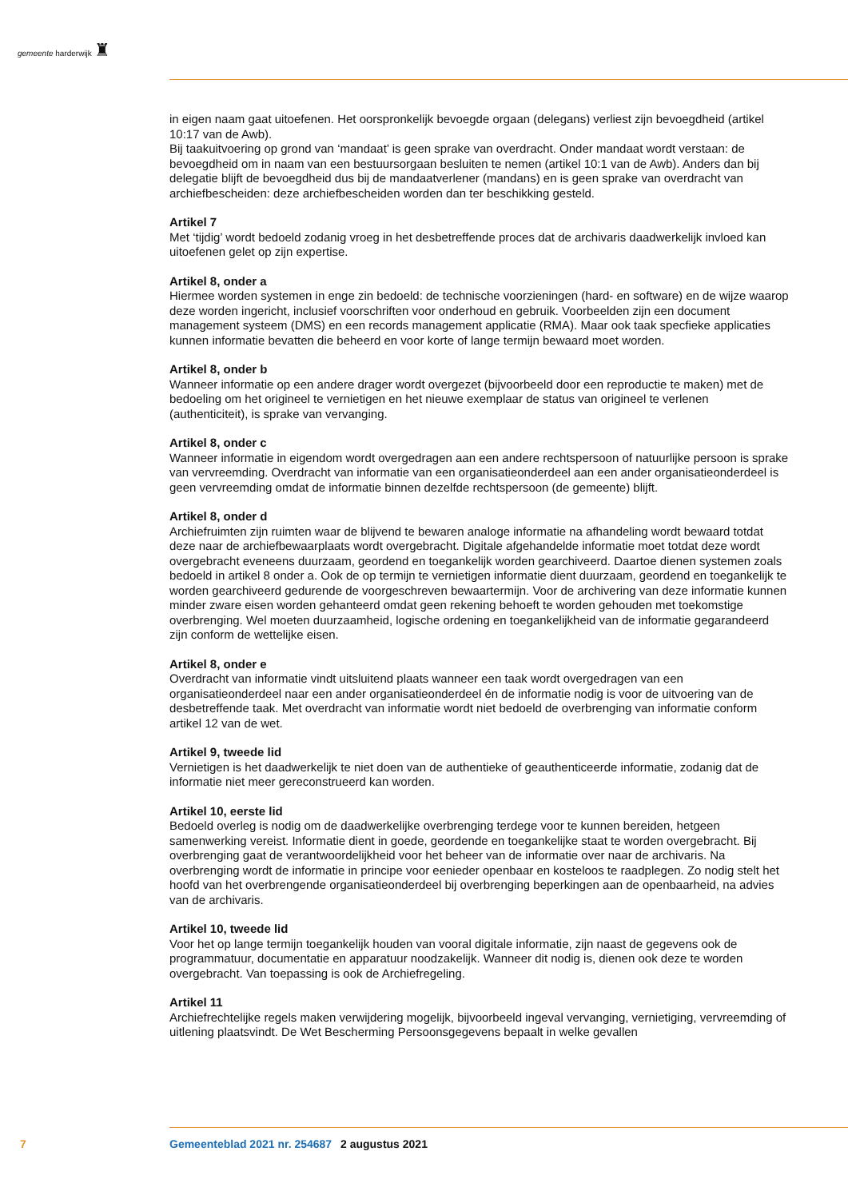gemeente harderwijk ♜
in eigen naam gaat uitoefenen. Het oorspronkelijk bevoegde orgaan (delegans) verliest zijn bevoegdheid (artikel 10:17 van de Awb).
Bij taakuitvoering op grond van ‘mandaat’ is geen sprake van overdracht. Onder mandaat wordt verstaan: de bevoegdheid om in naam van een bestuursorgaan besluiten te nemen (artikel 10:1 van de Awb). Anders dan bij delegatie blijft de bevoegdheid dus bij de mandaatverlener (mandans) en is geen sprake van overdracht van archiefbescheiden: deze archiefbescheiden worden dan ter beschikking gesteld.
Artikel 7
Met ‘tijdig’ wordt bedoeld zodanig vroeg in het desbetreffende proces dat de archivaris daadwerkelijk invloed kan uitoefenen gelet op zijn expertise.
Artikel 8, onder a
Hiermee worden systemen in enge zin bedoeld: de technische voorzieningen (hard- en software) en de wijze waarop deze worden ingericht, inclusief voorschriften voor onderhoud en gebruik. Voorbeelden zijn een document management systeem (DMS) en een records management applicatie (RMA). Maar ook taak specfieke applicaties kunnen informatie bevatten die beheerd en voor korte of lange termijn bewaard moet worden.
Artikel 8, onder b
Wanneer informatie op een andere drager wordt overgezet (bijvoorbeeld door een reproductie te maken) met de bedoeling om het origineel te vernietigen en het nieuwe exemplaar de status van origineel te verlenen (authenticiteit), is sprake van vervanging.
Artikel 8, onder c
Wanneer informatie in eigendom wordt overgedragen aan een andere rechtspersoon of natuurlijke persoon is sprake van vervreemding. Overdracht van informatie van een organisatieonderdeel aan een ander organisatieonderdeel is geen vervreemding omdat de informatie binnen dezelfde rechtspersoon (de gemeente) blijft.
Artikel 8, onder d
Archiefruimten zijn ruimten waar de blijvend te bewaren analoge informatie na afhandeling wordt bewaard totdat deze naar de archiefbewaarplaats wordt overgebracht. Digitale afgehandelde informatie moet totdat deze wordt overgebracht eveneens duurzaam, geordend en toegankelijk worden gearchiveerd. Daartoe dienen systemen zoals bedoeld in artikel 8 onder a. Ook de op termijn te vernietigen informatie dient duurzaam, geordend en toegankelijk te worden gearchiveerd gedurende de voorgeschreven bewaartermijn. Voor de archivering van deze informatie kunnen minder zware eisen worden gehanteerd omdat geen rekening behoeft te worden gehouden met toekomstige overbrenging. Wel moeten duurzaamheid, logische ordening en toegankelijkheid van de informatie gegarandeerd zijn conform de wettelijke eisen.
Artikel 8, onder e
Overdracht van informatie vindt uitsluitend plaats wanneer een taak wordt overgedragen van een organisatieonderdeel naar een ander organisatieonderdeel én de informatie nodig is voor de uitvoering van de desbetreffende taak. Met overdracht van informatie wordt niet bedoeld de overbrenging van informatie conform artikel 12 van de wet.
Artikel 9, tweede lid
Vernietigen is het daadwerkelijk te niet doen van de authentieke of geauthenticeerde informatie, zodanig dat de informatie niet meer gereconstrueerd kan worden.
Artikel 10, eerste lid
Bedoeld overleg is nodig om de daadwerkelijke overbrenging terdege voor te kunnen bereiden, hetgeen samenwerking vereist. Informatie dient in goede, geordende en toegankelijke staat te worden overgebracht. Bij overbrenging gaat de verantwoordelijkheid voor het beheer van de informatie over naar de archivaris. Na overbrenging wordt de informatie in principe voor eenieder openbaar en kosteloos te raadplegen. Zo nodig stelt het hoofd van het overbrengende organisatieonderdeel bij overbrenging beperkingen aan de openbaarheid, na advies van de archivaris.
Artikel 10, tweede lid
Voor het op lange termijn toegankelijk houden van vooral digitale informatie, zijn naast de gegevens ook de programmatuur, documentatie en apparatuur noodzakelijk. Wanneer dit nodig is, dienen ook deze te worden overgebracht. Van toepassing is ook de Archiefregeling.
Artikel 11
Archiefrechtelijke regels maken verwijdering mogelijk, bijvoorbeeld ingeval vervanging, vernietiging, vervreemding of uitlening plaatsvindt. De Wet Bescherming Persoonsgegevens bepaalt in welke gevallen
7 Gemeenteblad 2021 nr. 254687 2 augustus 2021